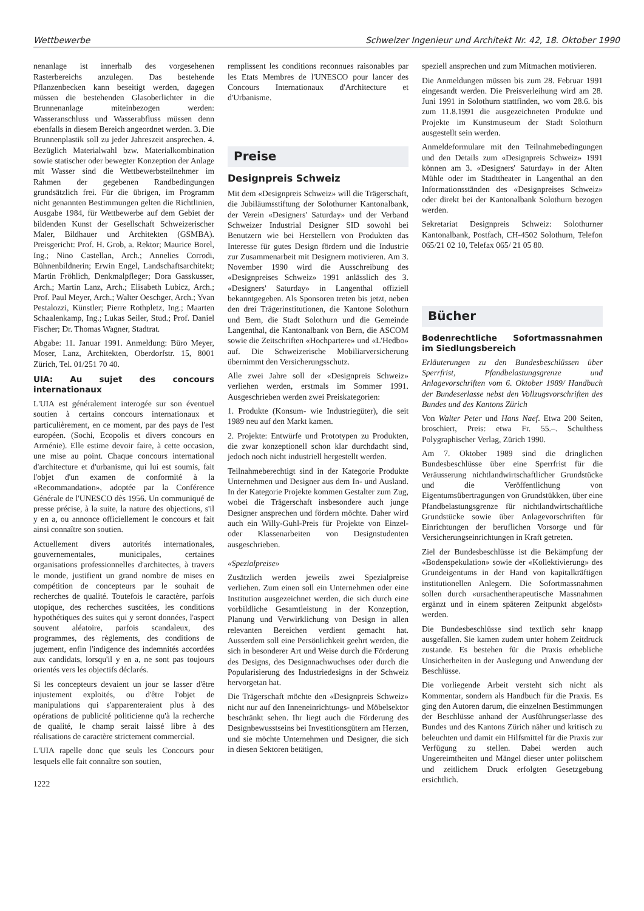Wettbewerbe Schweizer Ingenieur und Architekt Nr. 42, 18. Oktober 1990
nenanlage ist innerhalb des vorgesehenen Rasterbereichs anzulegen. Das bestehende Pflanzenbecken kann beseitigt werden, dagegen müssen die bestehenden Glasoberlichter in die Brunnenanlage miteinbezogen werden: Wasseranschluss und Wasserabfluss müssen denn ebenfalls in diesem Bereich angeordnet werden. 3. Die Brunnenplastik soll zu jeder Jahreszeit ansprechen. 4. Bezüglich Materialwahl bzw. Materialkombination sowie statischer oder bewegter Konzeption der Anlage mit Wasser sind die Wettbewerbsteilnehmer im Rahmen der gegebenen Randbedingungen grundsätzlich frei. Für die übrigen, im Programm nicht genannten Bestimmungen gelten die Richtlinien, Ausgabe 1984, für Wettbewerbe auf dem Gebiet der bildenden Kunst der Gesellschaft Schweizerischer Maler, Bildhauer und Architekten (GSMBA). Preisgericht: Prof. H. Grob, a. Rektor; Maurice Borel, Ing.; Nino Castellan, Arch.; Annelies Corrodi, Bühnenbildnerin; Erwin Engel, Landschaftsarchitekt; Martin Fröhlich, Denkmalpfleger; Dora Gasskusser, Arch.; Martin Lanz, Arch.; Elisabeth Lubicz, Arch.; Prof. Paul Meyer, Arch.; Walter Oeschger, Arch.; Yvan Pestalozzi, Künstler; Pierre Rothpletz, Ing.; Maarten Schaalenkamp, Ing.; Lukas Seiler, Stud.; Prof. Daniel Fischer; Dr. Thomas Wagner, Stadtrat.
Abgabe: 11. Januar 1991. Anmeldung: Büro Meyer, Moser, Lanz, Architekten, Oberdorfstr. 15, 8001 Zürich, Tel. 01/251 70 40.
UIA: Au sujet des concours internationaux
L'UIA est généralement interogée sur son éventuel soutien à certains concours internationaux et particulièrement, en ce moment, par des pays de l'est européen. (Sochi, Ecopolis et divers concours en Arménie). Elle estime devoir faire, à cette occasion, une mise au point. Chaque concours international d'architecture et d'urbanisme, qui lui est soumis, fait l'objet d'un examen de conformité à la «Recommandation», adoptée par la Conférence Générale de l'UNESCO dès 1956. Un communiqué de presse précise, à la suite, la nature des objections, s'il y en a, ou annonce officiellement le concours et fait ainsi connaître son soutien.
Actuellement divers autorités internationales, gouvernementales, municipales, certaines organisations professionnelles d'architectes, à travers le monde, justifient un grand nombre de mises en compétition de concepteurs par le souhait de recherches de qualité. Toutefois le caractère, parfois utopique, des recherches suscitées, les conditions hypothétiques des suites qui y seront données, l'aspect souvent aléatoire, parfois scandaleux, des programmes, des règlements, des conditions de jugement, enfin l'indigence des indemnités accordées aux candidats, lorsqu'il y en a, ne sont pas toujours orientés vers les objectifs déclarés.
Si les concepteurs devaient un jour se lasser d'être injustement exploités, ou d'être l'objet de manipulations qui s'apparenteraient plus à des opérations de publicité politicienne qu'à la recherche de qualité, le champ serait laissé libre à des réalisations de caractère strictement commercial.
L'UIA rapelle donc que seuls les Concours pour lesquels elle fait connaître son soutien,
1222
remplissent les conditions reconnues raisonables par les Etats Membres de l'UNESCO pour lancer des Concours Internationaux d'Architecture et d'Urbanisme.
Preise
Designpreis Schweiz
Mit dem «Designpreis Schweiz» will die Trägerschaft, die Jubiläumsstiftung der Solothurner Kantonalbank, der Verein «Designers' Saturday» und der Verband Schweizer Industrial Designer SID sowohl bei Benutzern wie bei Herstellern von Produkten das Interesse für gutes Design fördern und die Industrie zur Zusammenarbeit mit Designern motivieren. Am 3. November 1990 wird die Ausschreibung des «Designpreises Schweiz» 1991 anlässlich des 3. «Designers' Saturday» in Langenthal offiziell bekanntgegeben. Als Sponsoren treten bis jetzt, neben den drei Trägerinstitutionen, die Kantone Solothurn und Bern, die Stadt Solothurn und die Gemeinde Langenthal, die Kantonalbank von Bern, die ASCOM sowie die Zeitschriften «Hochpartere» und «L'Hedbo» auf. Die Schweizerische Mobiliarversicherung übernimmt den Versicherungsschutz.
Alle zwei Jahre soll der «Designpreis Schweiz» verliehen werden, erstmals im Sommer 1991. Ausgeschrieben werden zwei Preiskategorien:
1. Produkte (Konsum- wie Industriegüter), die seit 1989 neu auf den Markt kamen.
2. Projekte: Entwürfe und Prototypen zu Produkten, die zwar konzeptionell schon klar durchdacht sind, jedoch noch nicht industriell hergestellt werden.
Teilnahmeberechtigt sind in der Kategorie Produkte Unternehmen und Designer aus dem In- und Ausland. In der Kategorie Projekte kommen Gestalter zum Zug, wobei die Trägerschaft insbesondere auch junge Designer ansprechen und fördern möchte. Daher wird auch ein Willy-Guhl-Preis für Projekte von Einzel- oder Klassenarbeiten von Designstudenten ausgeschrieben.
«Spezialpreise»
Zusätzlich werden jeweils zwei Spezialpreise verliehen. Zum einen soll ein Unternehmen oder eine Institution ausgezeichnet werden, die sich durch eine vorbildliche Gesamtleistung in der Konzeption, Planung und Verwirklichung von Design in allen relevanten Bereichen verdient gemacht hat. Ausserdem soll eine Persönlichkeit geehrt werden, die sich in besonderer Art und Weise durch die Förderung des Designs, des Designnachwuchses oder durch die Popularisierung des Industriedesigns in der Schweiz hervorgetan hat.
Die Trägerschaft möchte den «Designpreis Schweiz» nicht nur auf den Inneneinrichtungs- und Möbelsektor beschränkt sehen. Ihr liegt auch die Förderung des Designbewusstseins bei Investitionsgütern am Herzen, und sie möchte Unternehmen und Designer, die sich in diesen Sektoren betätigen,
speziell ansprechen und zum Mitmachen motivieren.
Die Anmeldungen müssen bis zum 28. Februar 1991 eingesandt werden. Die Preisverleihung wird am 28. Juni 1991 in Solothurn stattfinden, wo vom 28.6. bis zum 11.8.1991 die ausgezeichneten Produkte und Projekte im Kunstmuseum der Stadt Solothurn ausgestellt sein werden.
Anmeldeformulare mit den Teilnahmebedingungen und den Details zum «Designpreis Schweiz» 1991 können am 3. «Designers' Saturday» in der Alten Mühle oder im Stadttheater in Langenthal an den Informationsständen des «Designpreises Schweiz» oder direkt bei der Kantonalbank Solothurn bezogen werden.
Sekretariat Designpreis Schweiz: Solothurner Kantonalbank, Postfach, CH-4502 Solothurn, Telefon 065/21 02 10, Telefax 065/ 21 05 80.
Bücher
Bodenrechtliche Sofortmassnahmen im Siedlungsbereich
Erläuterungen zu den Bundesbeschlüssen über Sperrfrist, Pfandbelastungsgrenze und Anlagevorschriften vom 6. Oktober 1989/ Handbuch der Bundeserlasse nebst den Vollzugsvorschriften des Bundes und des Kantons Zürich
Von Walter Peter und Hans Naef. Etwa 200 Seiten, broschiert, Preis: etwa Fr. 55.–. Schulthess Polygraphischer Verlag, Zürich 1990.
Am 7. Oktober 1989 sind die dringlichen Bundesbeschlüsse über eine Sperrfrist für die Veräusserung nichtlandwirtschaftlicher Grundstücke und die Veröffentlichung von Eigentumsübertragungen von Grundstükken, über eine Pfandbelastungsgrenze für nichtlandwirtschaftliche Grundstücke sowie über Anlagevorschriften für Einrichtungen der beruflichen Vorsorge und für Versicherungseinrichtungen in Kraft getreten.
Ziel der Bundesbeschlüsse ist die Bekämpfung der «Bodenspekulation» sowie der «Kollektivierung» des Grundeigentums in der Hand von kapitalkräftigen institutionellen Anlegern. Die Sofortmassnahmen sollen durch «ursachentherapeutische Massnahmen ergänzt und in einem späteren Zeitpunkt abgelöst» werden.
Die Bundesbeschlüsse sind textlich sehr knapp ausgefallen. Sie kamen zudem unter hohem Zeitdruck zustande. Es bestehen für die Praxis erhebliche Unsicherheiten in der Auslegung und Anwendung der Beschlüsse.
Die vorliegende Arbeit versteht sich nicht als Kommentar, sondern als Handbuch für die Praxis. Es ging den Autoren darum, die einzelnen Bestimmungen der Beschlüsse anhand der Ausführungserlasse des Bundes und des Kantons Zürich näher und kritisch zu beleuchten und damit ein Hilfsmittel für die Praxis zur Verfügung zu stellen. Dabei werden auch Ungereimtheiten und Mängel dieser unter politschem und zeitlichem Druck erfolgten Gesetzgebung ersichtlich.